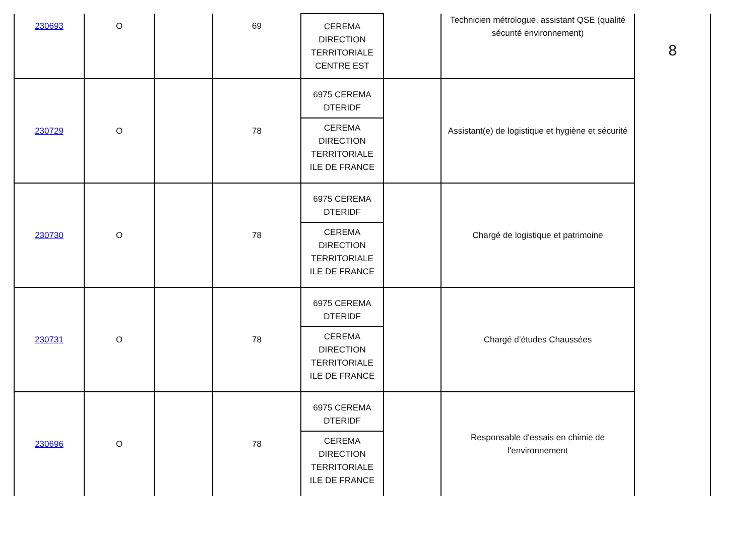| 230693 | O | | 69 | CEREMA DIRECTION TERRITORIALE CENTRE EST | | Technicien métrologue, assistant QSE (qualité sécurité environnement) | 8 |
| 230729 | O | | 78 | 6975 CEREMA DTERIDF CEREMA DIRECTION TERRITORIALE ILE DE FRANCE | | Assistant(e) de logistique et hygiène et sécurité | |
| 230730 | O | | 78 | 6975 CEREMA DTERIDF CEREMA DIRECTION TERRITORIALE ILE DE FRANCE | | Chargé de logistique et patrimoine | |
| 230731 | O | | 78 | 6975 CEREMA DTERIDF CEREMA DIRECTION TERRITORIALE ILE DE FRANCE | | Chargé d’études Chaussées | |
| 230696 | O | | 78 | 6975 CEREMA DTERIDF CEREMA DIRECTION TERRITORIALE ILE DE FRANCE | | Responsable d'essais en chimie de l'environnement | |